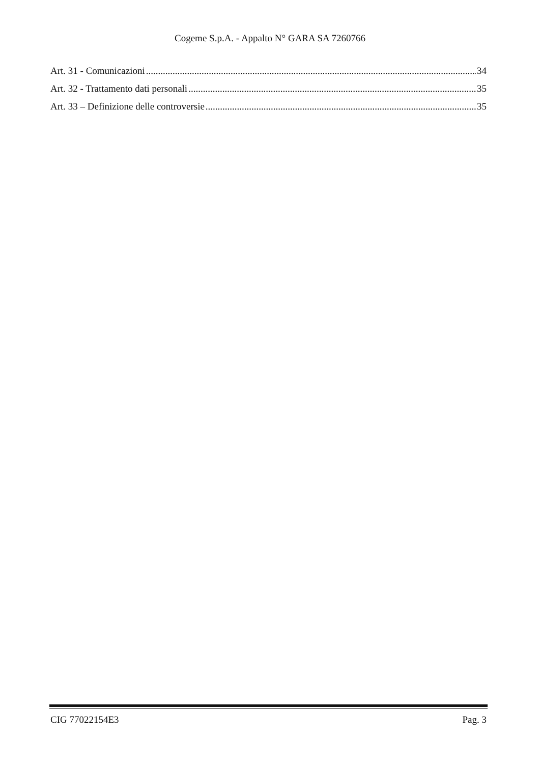Cogeme S.p.A. - Appalto N° GARA SA 7260766
Art. 31 - Comunicazioni 34
Art. 32 - Trattamento dati personali 35
Art. 33 – Definizione delle controversie 35
CIG 77022154E3 Pag. 3